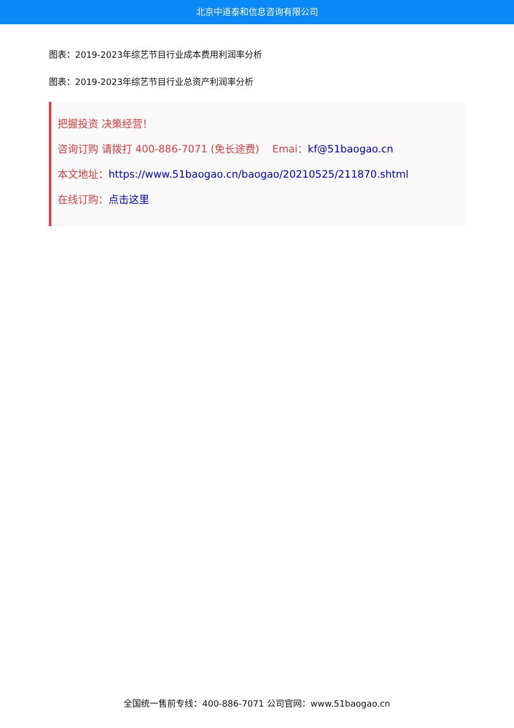北京中道泰和信息咨询有限公司
图表：2019-2023年综艺节目行业成本费用利润率分析
图表：2019-2023年综艺节目行业总资产利润率分析
把握投资 决策经营！
咨询订购 请拨打 400-886-7071 (免长途费) Emai：kf@51baogao.cn
本文地址：https://www.51baogao.cn/baogao/20210525/211870.shtml
在线订购：点击这里
全国统一售前专线：400-886-7071 公司官网：www.51baogao.cn